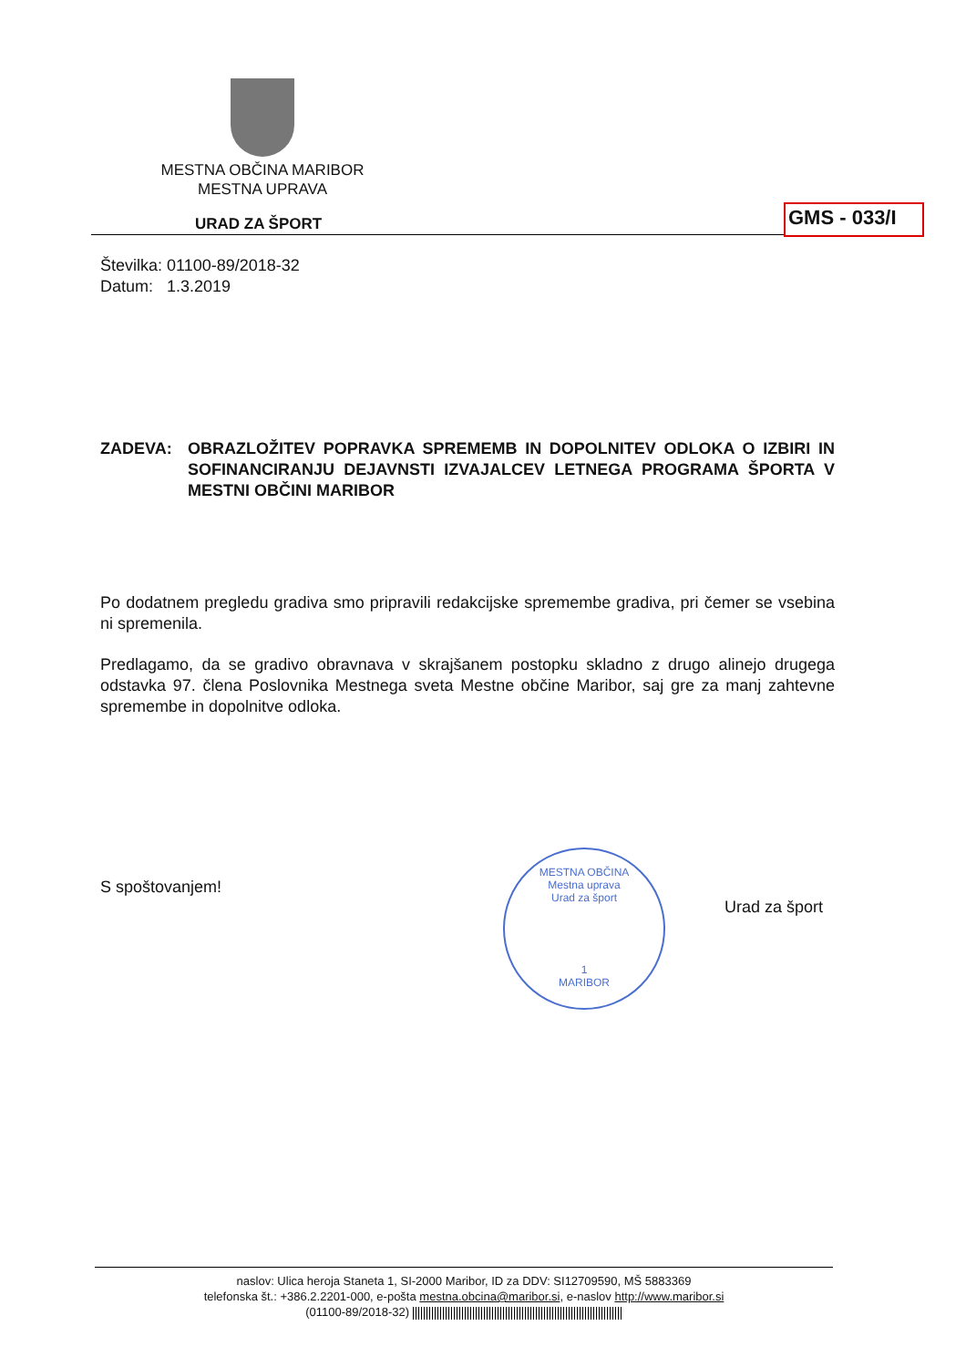MESTNA OBČINA MARIBOR
MESTNA UPRAVA
URAD ZA ŠPORT GMS - 033/I
Številka: 01100-89/2018-32
Datum: 1.3.2019
ZADEVA: OBRAZLOŽITEV POPRAVKA SPREMEMB IN DOPOLNITEV ODLOKA O IZBIRI IN SOFINANCIRANJU DEJAVNSTI IZVAJALCEV LETNEGA PROGRAMA ŠPORTA V MESTNI OBČINI MARIBOR
Po dodatnem pregledu gradiva smo pripravili redakcijske spremembe gradiva, pri čemer se vsebina ni spremenila.
Predlagamo, da se gradivo obravnava v skrajšanem postopku skladno z drugo alinejo drugega odstavka 97. člena Poslovnika Mestnega sveta Mestne občine Maribor, saj gre za manj zahtevne spremembe in dopolnitve odloka.
S spoštovanjem!
MESTNA OBČINA
Mestna uprava
Urad za šport
1
MARIBOR
Urad za šport
naslov: Ulica heroja Staneta 1, SI-2000 Maribor, ID za DDV: SI12709590, MŠ 5883369
telefonska št.: +386.2.2201-000, e-pošta mestna.obcina@maribor.si, e-naslov http://www.maribor.si
(01100-89/2018-32)